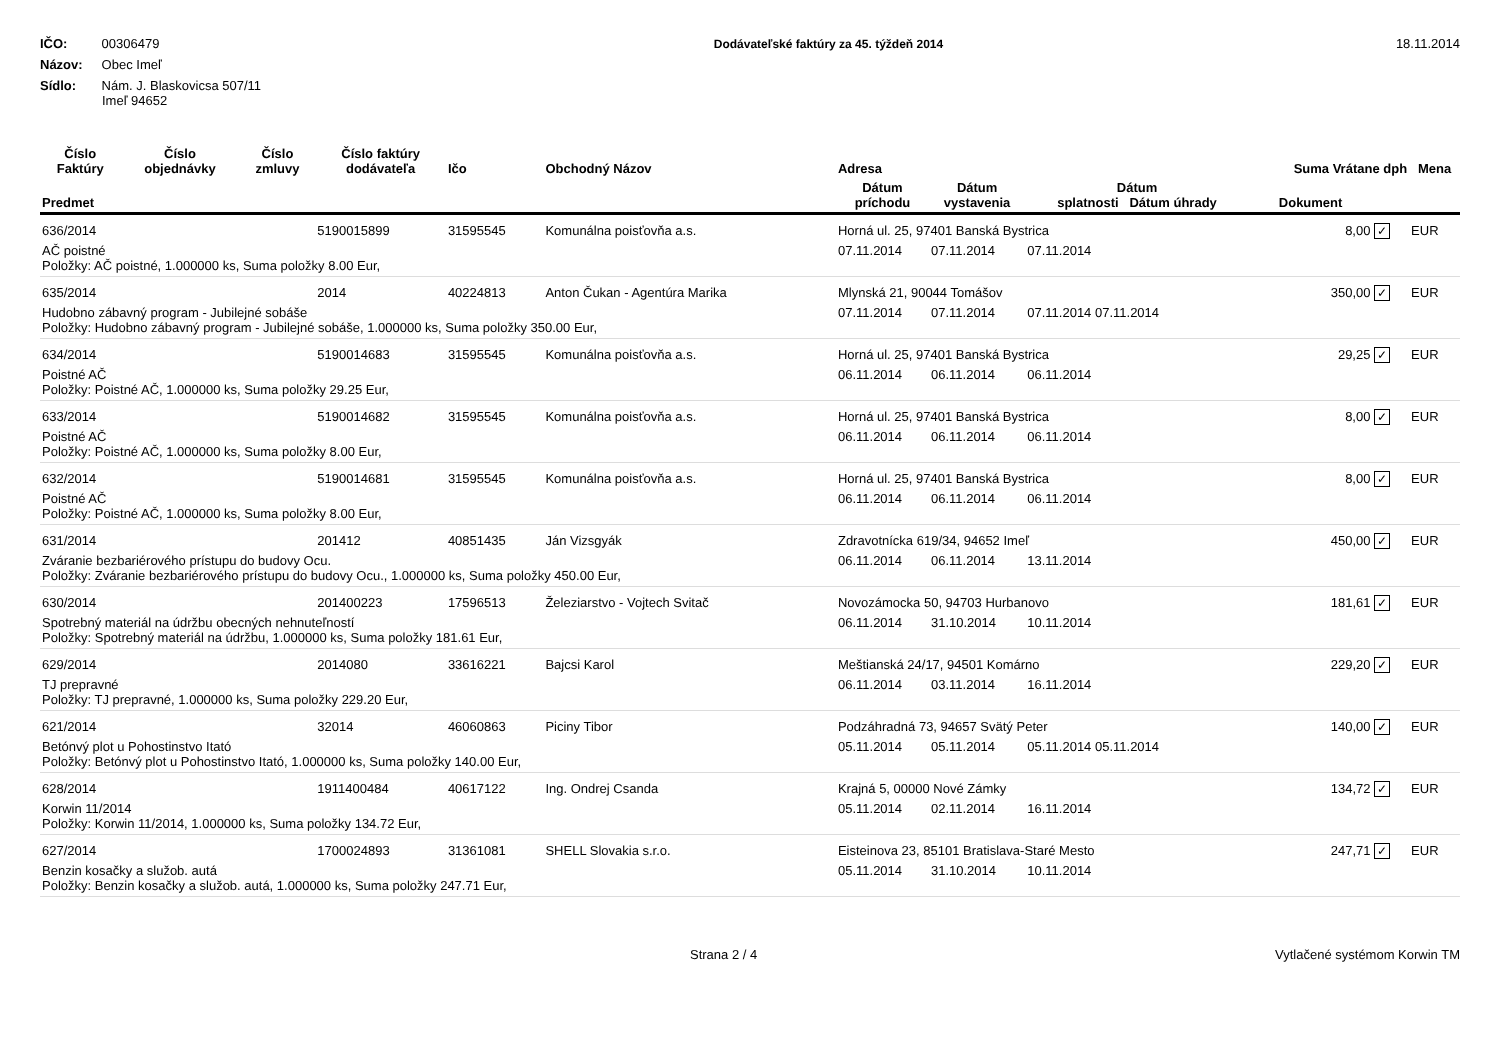IČO: 00306479
Názov: Obec Imeľ
Sídlo: Nám. J. Blaskovicsa 507/11
Imeľ 94652
Dodávateľské faktúry za 45. týždeň 2014
18.11.2014
| Číslo Faktúry | Číslo objednávky | Číslo zmluvy | Číslo faktúry dodávateľa | Ičo | Obchodný Názov | Adresa | | | Suma Vrátane dph | | Mena |
| --- | --- | --- | --- | --- | --- | --- | --- | --- | --- | --- | --- |
| Predmet | | | | | | Dátum príchodu | Dátum vystavenia | Dátum splatnosti Dátum úhrady | Dokument | | |
| 636/2014 | | | 5190015899 | 31595545 | Komunálna poisťovňa a.s. | Horná ul. 25, 97401 Banská Bystrica | | | 8,00 | ✓ | EUR |
| AČ poistné Položky: AČ poistné, 1.000000 ks, Suma položky 8.00 Eur, | | | | | | 07.11.2014 | 07.11.2014 | 07.11.2014 | | | |
| 635/2014 | | | 2014 | 40224813 | Anton Čukan - Agentúra Marika | Mlynská 21, 90044 Tomášov | | | 350,00 | ✓ | EUR |
| Hudobno zábavný program - Jubilejné sobáše Položky: Hudobno zábavný program - Jubilejné sobáše, 1.000000 ks, Suma položky 350.00 Eur, | | | | | | 07.11.2014 | 07.11.2014 | 07.11.2014 07.11.2014 | | | |
| 634/2014 | | | 5190014683 | 31595545 | Komunálna poisťovňa a.s. | Horná ul. 25, 97401 Banská Bystrica | | | 29,25 | ✓ | EUR |
| Poistné AČ Položky: Poistné AČ, 1.000000 ks, Suma položky 29.25 Eur, | | | | | | 06.11.2014 | 06.11.2014 | 06.11.2014 | | | |
| 633/2014 | | | 5190014682 | 31595545 | Komunálna poisťovňa a.s. | Horná ul. 25, 97401 Banská Bystrica | | | 8,00 | ✓ | EUR |
| Poistné AČ Položky: Poistné AČ, 1.000000 ks, Suma položky 8.00 Eur, | | | | | | 06.11.2014 | 06.11.2014 | 06.11.2014 | | | |
| 632/2014 | | | 5190014681 | 31595545 | Komunálna poisťovňa a.s. | Horná ul. 25, 97401 Banská Bystrica | | | 8,00 | ✓ | EUR |
| Poistné AČ Položky: Poistné AČ, 1.000000 ks, Suma položky 8.00 Eur, | | | | | | 06.11.2014 | 06.11.2014 | 06.11.2014 | | | |
| 631/2014 | | | 201412 | 40851435 | Ján Vizsgyák | Zdravotnícka 619/34, 94652 Imeľ | | | 450,00 | ✓ | EUR |
| Zváranie bezbariérového prístupu do budovy Ocu. Položky: Zváranie bezbariérového prístupu do budovy Ocu., 1.000000 ks, Suma položky 450.00 Eur, | | | | | | 06.11.2014 | 06.11.2014 | 13.11.2014 | | | |
| 630/2014 | | | 201400223 | 17596513 | Železiarstvo - Vojtech Svitač | Novozámocka 50, 94703 Hurbanovo | | | 181,61 | ✓ | EUR |
| Spotrebný materiál na údržbu obecných nehnuteľností Položky: Spotrebný materiál na údržbu, 1.000000 ks, Suma položky 181.61 Eur, | | | | | | 06.11.2014 | 31.10.2014 | 10.11.2014 | | | |
| 629/2014 | | | 2014080 | 33616221 | Bajcsi Karol | Meštianská 24/17, 94501 Komárno | | | 229,20 | ✓ | EUR |
| TJ prepravné Položky: TJ prepravné, 1.000000 ks, Suma položky 229.20 Eur, | | | | | | 06.11.2014 | 03.11.2014 | 16.11.2014 | | | |
| 621/2014 | | | 32014 | 46060863 | Piciny Tibor | Podzáhradná 73, 94657 Svätý Peter | | | 140,00 | ✓ | EUR |
| Betónvý plot u Pohostinstvo Itató Položky: Betónvý plot u Pohostinstvo Itató, 1.000000 ks, Suma položky 140.00 Eur, | | | | | | 05.11.2014 | 05.11.2014 | 05.11.2014 05.11.2014 | | | |
| 628/2014 | | | 1911400484 | 40617122 | Ing. Ondrej Csanda | Krajná 5, 00000 Nové Zámky | | | 134,72 | ✓ | EUR |
| Korwin 11/2014 Položky: Korwin 11/2014, 1.000000 ks, Suma položky 134.72 Eur, | | | | | | 05.11.2014 | 02.11.2014 | 16.11.2014 | | | |
| 627/2014 | | | 1700024893 | 31361081 | SHELL Slovakia s.r.o. | Eisteinova 23, 85101 Bratislava-Staré Mesto | | | 247,71 | ✓ | EUR |
| Benzin kosačky a služob. autá Položky: Benzin kosačky a služob. autá, 1.000000 ks, Suma položky 247.71 Eur, | | | | | | 05.11.2014 | 31.10.2014 | 10.11.2014 | | | |
Strana 2 / 4 Vytlačené systémom Korwin TM